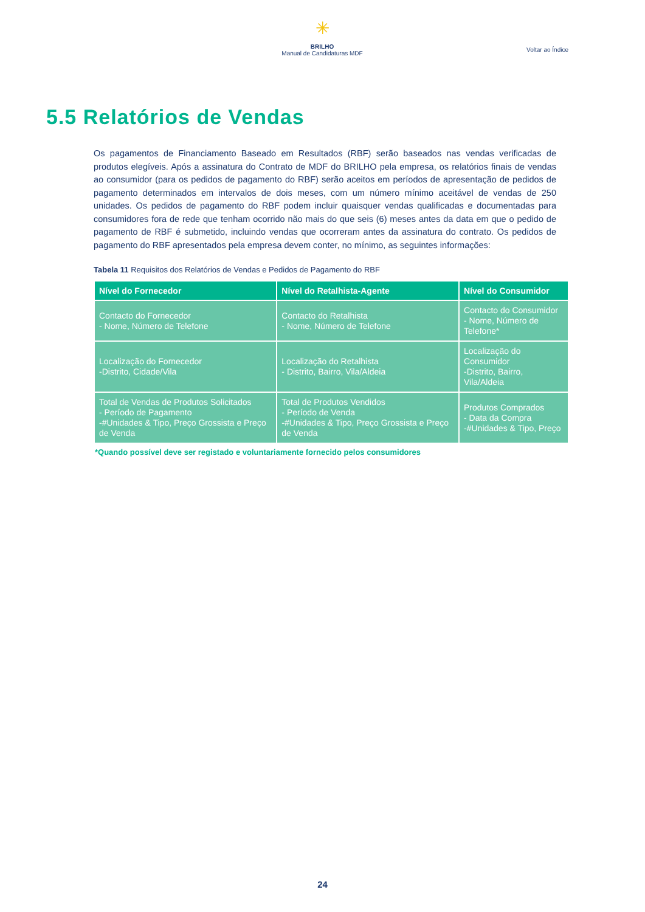✳
BRILHO
Manual de Candidaturas MDF
Voltar ao Índice
5.5 Relatórios de Vendas
Os pagamentos de Financiamento Baseado em Resultados (RBF) serão baseados nas vendas verificadas de produtos elegíveis. Após a assinatura do Contrato de MDF do BRILHO pela empresa, os relatórios finais de vendas ao consumidor (para os pedidos de pagamento do RBF) serão aceitos em períodos de apresentação de pedidos de pagamento determinados em intervalos de dois meses, com um número mínimo aceitável de vendas de 250 unidades. Os pedidos de pagamento do RBF podem incluir quaisquer vendas qualificadas e documentadas para consumidores fora de rede que tenham ocorrido não mais do que seis (6) meses antes da data em que o pedido de pagamento de RBF é submetido, incluindo vendas que ocorreram antes da assinatura do contrato. Os pedidos de pagamento do RBF apresentados pela empresa devem conter, no mínimo, as seguintes informações:
Tabela 11 Requisitos dos Relatórios de Vendas e Pedidos de Pagamento do RBF
| Nível do Fornecedor | Nível do Retalhista-Agente | Nível do Consumidor |
| --- | --- | --- |
| Contacto do Fornecedor - Nome, Número de Telefone | Contacto do Retalhista - Nome, Número de Telefone | Contacto do Consumidor - Nome, Número de Telefone* |
| Localização do Fornecedor -Distrito, Cidade/Vila | Localização do Retalhista - Distrito, Bairro, Vila/Aldeia | Localização do Consumidor -Distrito, Bairro, Vila/Aldeia |
| Total de Vendas de Produtos Solicitados - Período de Pagamento -#Unidades & Tipo, Preço Grossista e Preço de Venda | Total de Produtos Vendidos - Período de Venda -#Unidades & Tipo, Preço Grossista e Preço de Venda | Produtos Comprados - Data da Compra -#Unidades & Tipo, Preço |
*Quando possível deve ser registado e voluntariamente fornecido pelos consumidores
24